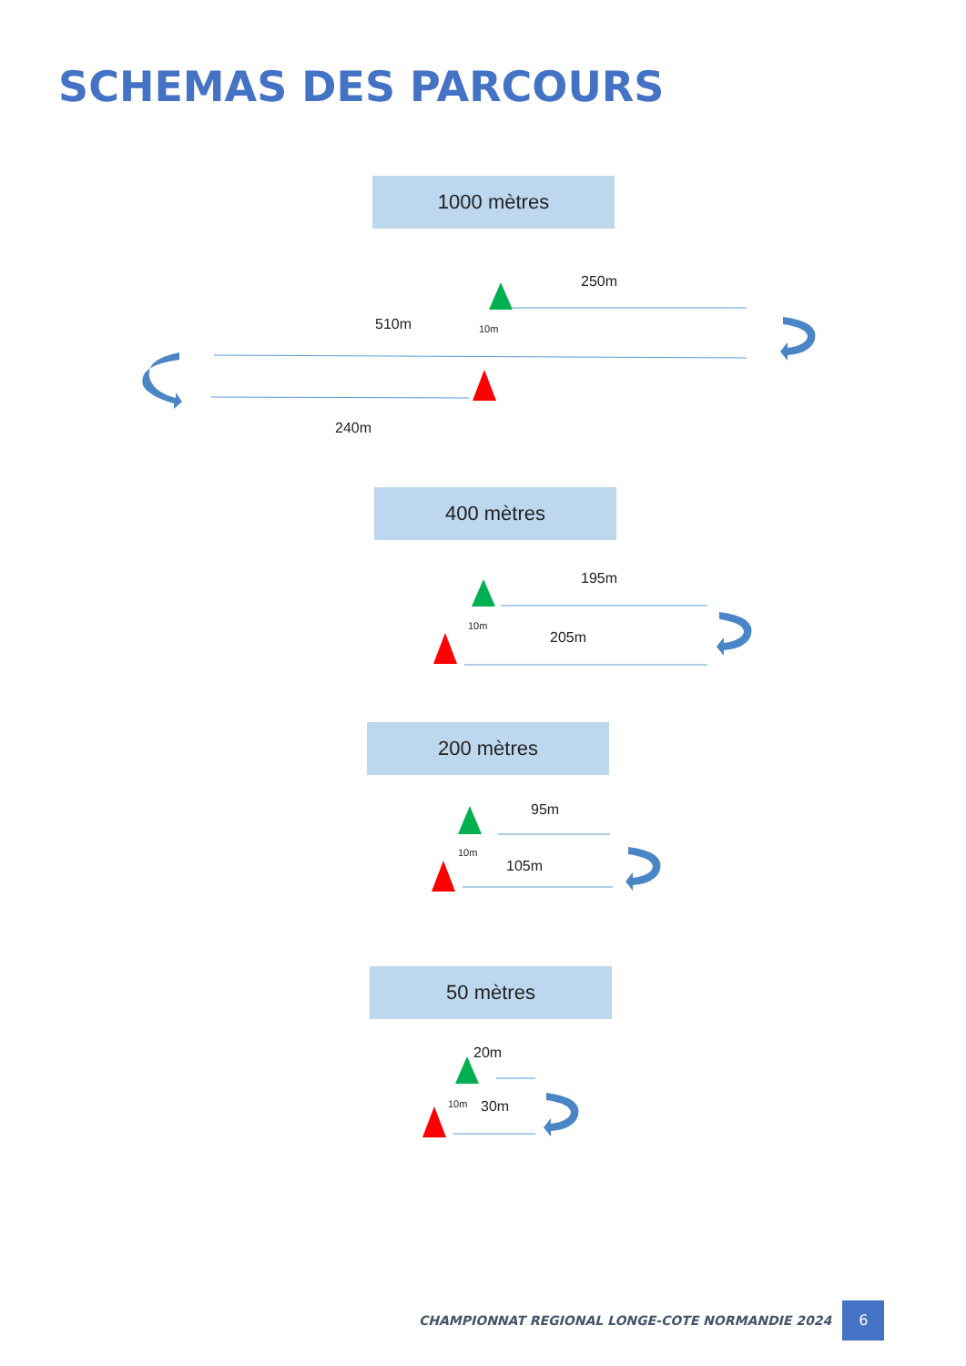SCHEMAS DES PARCOURS
1000 mètres
250m
510m 10m
240m
400 mètres
195m
10m
205m
200 mètres
95m
10m
105m
50 mètres
20m
10m 30m
CHAMPIONNAT REGIONAL LONGE-COTE NORMANDIE 2024 6